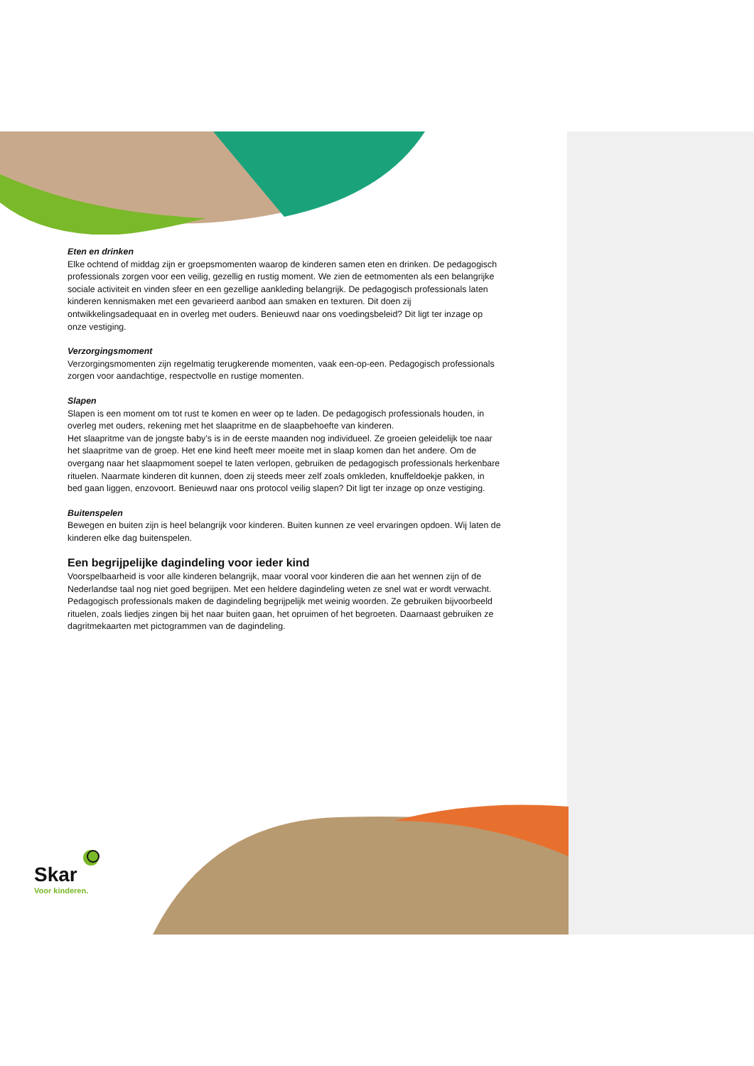Eten en drinken
Elke ochtend of middag zijn er groepsmomenten waarop de kinderen samen eten en drinken. De pedagogisch professionals zorgen voor een veilig, gezellig en rustig moment. We zien de eetmomenten als een belangrijke sociale activiteit en vinden sfeer en een gezellige aankleding belangrijk. De pedagogisch professionals laten kinderen kennismaken met een gevarieerd aanbod aan smaken en texturen. Dit doen zij ontwikkelingsadequaat en in overleg met ouders. Benieuwd naar ons voedingsbeleid? Dit ligt ter inzage op onze vestiging.
Verzorgingsmoment
Verzorgingsmomenten zijn regelmatig terugkerende momenten, vaak een-op-een. Pedagogisch professionals zorgen voor aandachtige, respectvolle en rustige momenten.
Slapen
Slapen is een moment om tot rust te komen en weer op te laden. De pedagogisch professionals houden, in overleg met ouders, rekening met het slaapritme en de slaapbehoefte van kinderen.
Het slaapritme van de jongste baby’s is in de eerste maanden nog individueel. Ze groeien geleidelijk toe naar het slaapritme van de groep. Het ene kind heeft meer moeite met in slaap komen dan het andere. Om de overgang naar het slaapmoment soepel te laten verlopen, gebruiken de pedagogisch professionals herkenbare rituelen. Naarmate kinderen dit kunnen, doen zij steeds meer zelf zoals omkleden, knuffeldoekje pakken, in bed gaan liggen, enzovoort. Benieuwd naar ons protocol veilig slapen? Dit ligt ter inzage op onze vestiging.
Buitenspelen
Bewegen en buiten zijn is heel belangrijk voor kinderen. Buiten kunnen ze veel ervaringen opdoen. Wij laten de kinderen elke dag buitenspelen.
Een begrijpelijke dagindeling voor ieder kind
Voorspelbaarheid is voor alle kinderen belangrijk, maar vooral voor kinderen die aan het wennen zijn of de Nederlandse taal nog niet goed begrijpen. Met een heldere dagindeling weten ze snel wat er wordt verwacht. Pedagogisch professionals maken de dagindeling begrijpelijk met weinig woorden. Ze gebruiken bijvoorbeeld rituelen, zoals liedjes zingen bij het naar buiten gaan, het opruimen of het begroeten. Daarnaast gebruiken ze dagritmekaarten met pictogrammen van de dagindeling.
Skar
Voor kinderen.